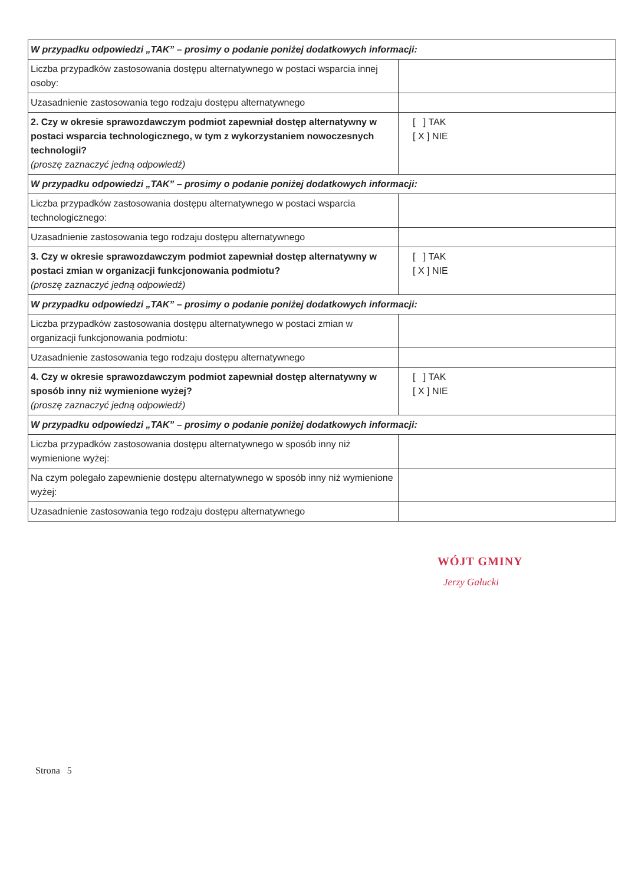| W przypadku odpowiedzi „TAK” – prosimy o podanie poniżej dodatkowych informacji: | |
| Liczba przypadków zastosowania dostępu alternatywnego w postaci wsparcia innej osoby: | |
| Uzasadnienie zastosowania tego rodzaju dostępu alternatywnego | |
| 2. Czy w okresie sprawozdawczym podmiot zapewniał dostęp alternatywny w postaci wsparcia technologicznego, w tym z wykorzystaniem nowoczesnych technologii? (proszę zaznaczyć jedną odpowiedź) | [ ] TAK [ X ] NIE |
| W przypadku odpowiedzi „TAK” – prosimy o podanie poniżej dodatkowych informacji: | |
| Liczba przypadków zastosowania dostępu alternatywnego w postaci wsparcia technologicznego: | |
| Uzasadnienie zastosowania tego rodzaju dostępu alternatywnego | |
| 3. Czy w okresie sprawozdawczym podmiot zapewniał dostęp alternatywny w postaci zmian w organizacji funkcjonowania podmiotu? (proszę zaznaczyć jedną odpowiedź) | [ ] TAK [ X ] NIE |
| W przypadku odpowiedzi „TAK” – prosimy o podanie poniżej dodatkowych informacji: | |
| Liczba przypadków zastosowania dostępu alternatywnego w postaci zmian w organizacji funkcjonowania podmiotu: | |
| Uzasadnienie zastosowania tego rodzaju dostępu alternatywnego | |
| 4. Czy w okresie sprawozdawczym podmiot zapewniał dostęp alternatywny w sposób inny niż wymienione wyżej? (proszę zaznaczyć jedną odpowiedź) | [ ] TAK [ X ] NIE |
| W przypadku odpowiedzi „TAK” – prosimy o podanie poniżej dodatkowych informacji: | |
| Liczba przypadków zastosowania dostępu alternatywnego w sposób inny niż wymienione wyżej: | |
| Na czym polegało zapewnienie dostępu alternatywnego w sposób inny niż wymienione wyżej: | |
| Uzasadnienie zastosowania tego rodzaju dostępu alternatywnego | |
WÓJT GMINY
Jerzy Gałucki
Strona 5